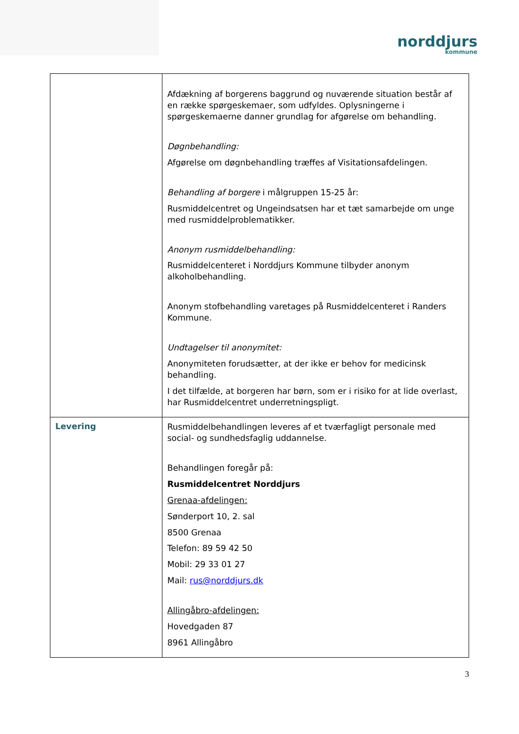norddjurs
kommune
| | Afdækning af borgerens baggrund og nuværende situation består af en række spørgeskemaer, som udfyldes. Oplysningerne i spørgeskemaerne danner grundlag for afgørelse om behandling. Døgnbehandling: Afgørelse om døgnbehandling træffes af Visitationsafdelingen. Behandling af borgere i målgruppen 15-25 år: Rusmiddelcentret og Ungeindsatsen har et tæt samarbejde om unge med rusmiddelproblematikker. Anonym rusmiddelbehandling: Rusmiddelcenteret i Norddjurs Kommune tilbyder anonym alkoholbehandling. Anonym stofbehandling varetages på Rusmiddelcenteret i Randers Kommune. Undtagelser til anonymitet: Anonymiteten forudsætter, at der ikke er behov for medicinsk behandling. I det tilfælde, at borgeren har børn, som er i risiko for at lide overlast, har Rusmiddelcentret underretningspligt. |
| Levering | Rusmiddelbehandlingen leveres af et tværfagligt personale med social- og sundhedsfaglig uddannelse. Behandlingen foregår på: Rusmiddelcentret Norddjurs Grenaa-afdelingen: Sønderport 10, 2. sal 8500 Grenaa Telefon: 89 59 42 50 Mobil: 29 33 01 27 Mail: rus@norddjurs.dk Allingåbro-afdelingen: Hovedgaden 87 8961 Allingåbro |
3